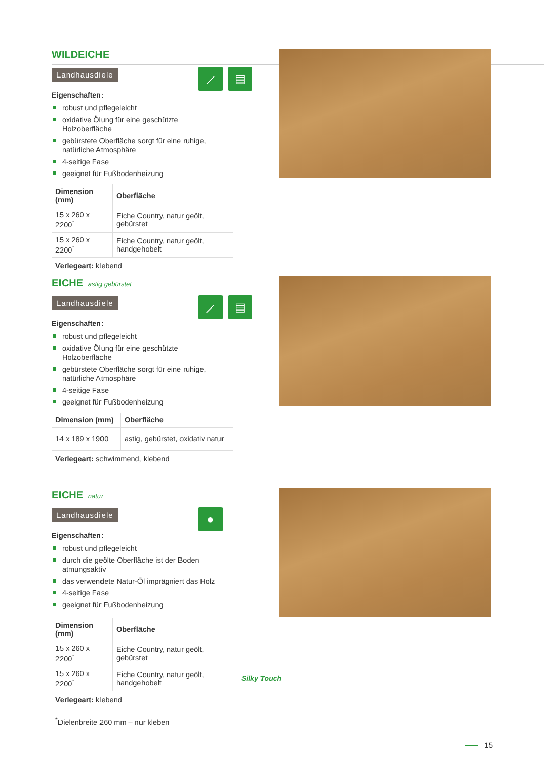WILDEICHE
Landhausdiele
⟋ ▤
Eigenschaften:
robust und pflegeleicht
oxidative Ölung für eine geschützte Holzoberfläche
gebürstete Oberfläche sorgt für eine ruhige, natürliche Atmosphäre
4-seitige Fase
geeignet für Fußbodenheizung
| Dimension (mm) | Oberfläche |
| --- | --- |
| 15 x 260 x 2200<sup>*</sup> | Eiche Country, natur geölt, gebürstet |
| 15 x 260 x 2200<sup>*</sup> | Eiche Country, natur geölt, handgehobelt |
Verlegeart: klebend
EICHE astig gebürstet
Landhausdiele
⟋ ▤
Eigenschaften:
robust und pflegeleicht
oxidative Ölung für eine geschützte Holzoberfläche
gebürstete Oberfläche sorgt für eine ruhige, natürliche Atmosphäre
4-seitige Fase
geeignet für Fußbodenheizung
| Dimension (mm) | Oberfläche |
| --- | --- |
| 14 x 189 x 1900 | astig, gebürstet, oxidativ natur |
Verlegeart: schwimmend, klebend
EICHE natur
Landhausdiele
●
Eigenschaften:
robust und pflegeleicht
durch die geölte Oberfläche ist der Boden atmungsaktiv
das verwendete Natur-Öl imprägniert das Holz
4-seitige Fase
geeignet für Fußbodenheizung
| Dimension (mm) | Oberfläche |
| --- | --- |
| 15 x 260 x 2200<sup>*</sup> | Eiche Country, natur geölt, gebürstet |
| 15 x 260 x 2200<sup>*</sup> | Eiche Country, natur geölt, handgehobelt |
Silky Touch
Verlegeart: klebend
<sup>*</sup> Dielenbreite 260 mm – nur kleben
15